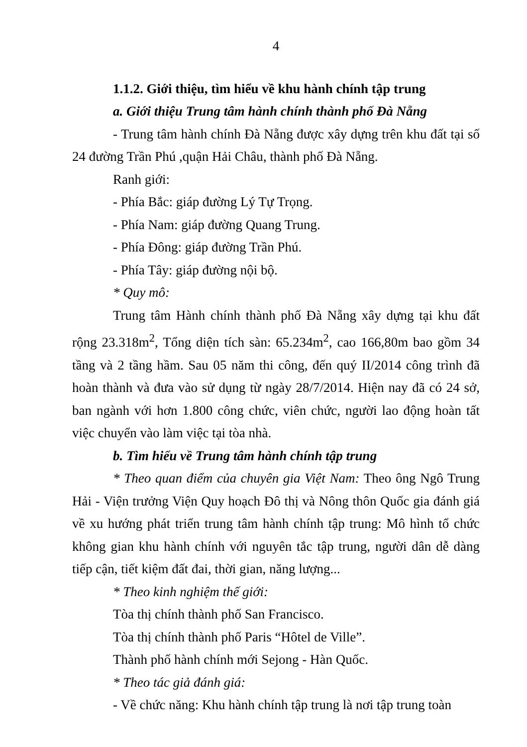4
1.1.2. Giới thiệu, tìm hiểu về khu hành chính tập trung
a. Giới thiệu Trung tâm hành chính thành phố Đà Nẵng
- Trung tâm hành chính Đà Nẵng được xây dựng trên khu đất tại số 24 đường Trần Phú ,quận Hải Châu, thành phố Đà Nẵng.
Ranh giới:
- Phía Bắc: giáp đường Lý Tự Trọng.
- Phía Nam: giáp đường Quang Trung.
- Phía Đông: giáp đường Trần Phú.
- Phía Tây: giáp đường nội bộ.
* Quy mô:
Trung tâm Hành chính thành phố Đà Nẵng xây dựng tại khu đất rộng 23.318m<sup>2</sup>, Tổng diện tích sàn: 65.234m<sup>2</sup>, cao 166,80m bao gồm 34 tầng và 2 tầng hầm. Sau 05 năm thi công, đến quý II/2014 công trình đã hoàn thành và đưa vào sử dụng từ ngày 28/7/2014. Hiện nay đã có 24 sở, ban ngành với hơn 1.800 công chức, viên chức, người lao động hoàn tất việc chuyển vào làm việc tại tòa nhà.
b. Tìm hiểu về Trung tâm hành chính tập trung
* Theo quan điểm của chuyên gia Việt Nam: Theo ông Ngô Trung Hải - Viện trưởng Viện Quy hoạch Đô thị và Nông thôn Quốc gia đánh giá về xu hướng phát triển trung tâm hành chính tập trung: Mô hình tổ chức không gian khu hành chính với nguyên tắc tập trung, người dân dễ dàng tiếp cận, tiết kiệm đất đai, thời gian, năng lượng...
* Theo kinh nghiệm thế giới:
Tòa thị chính thành phố San Francisco.
Tòa thị chính thành phố Paris “Hôtel de Ville”.
Thành phố hành chính mới Sejong - Hàn Quốc.
* Theo tác giả đánh giá:
- Về chức năng: Khu hành chính tập trung là nơi tập trung toàn